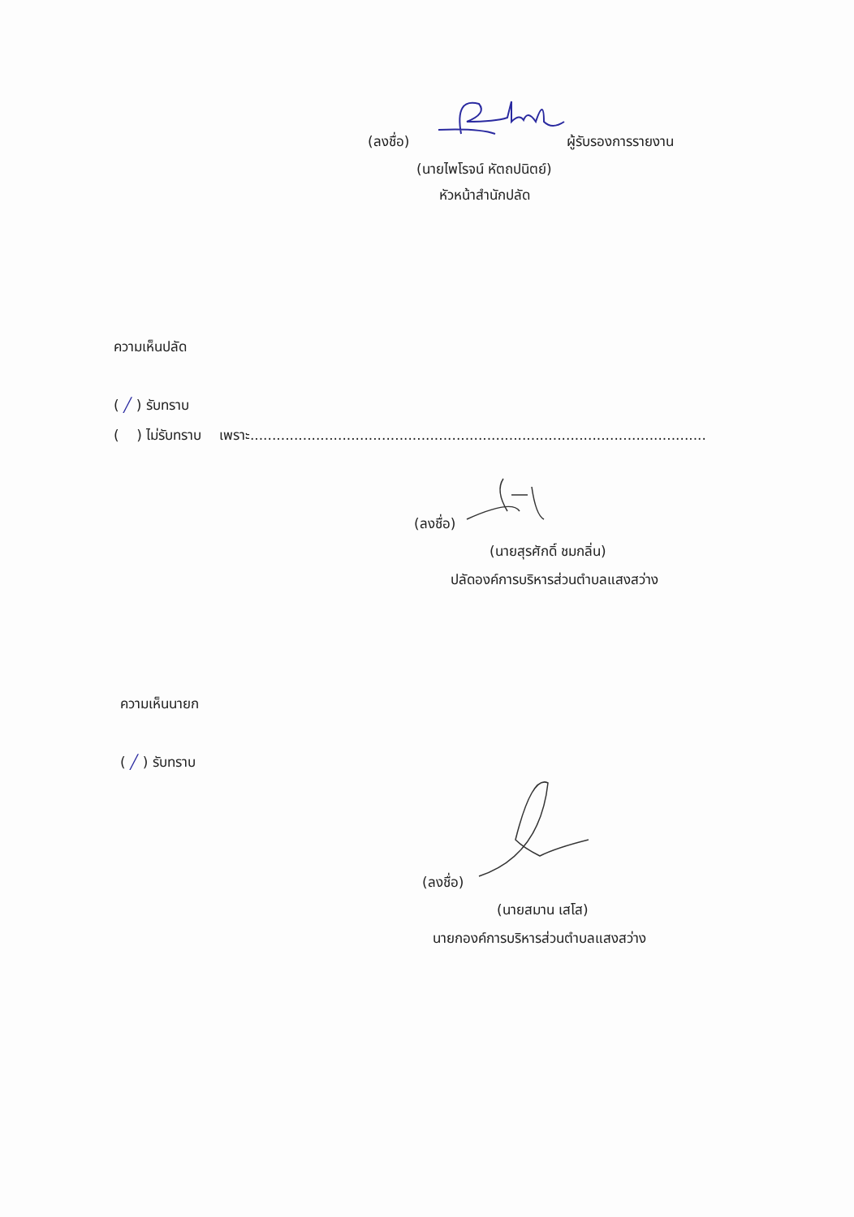(ลงชื่อ) ผู้รับรองการรายงาน
(นายไพโรจน์ หัตถปนิตย์)
หัวหน้าสำนักปลัด
ความเห็นปลัด
( ╱ ) รับทราบ
( ) ไม่รับทราบ เพราะ........................................................................................................
(ลงชื่อ)
(นายสุรศักดิ์ ชมกลิ่น)
ปลัดองค์การบริหารส่วนตำบลแสงสว่าง
ความเห็นนายก
( ╱ ) รับทราบ
(ลงชื่อ)
(นายสมาน เสโส)
นายกองค์การบริหารส่วนตำบลแสงสว่าง